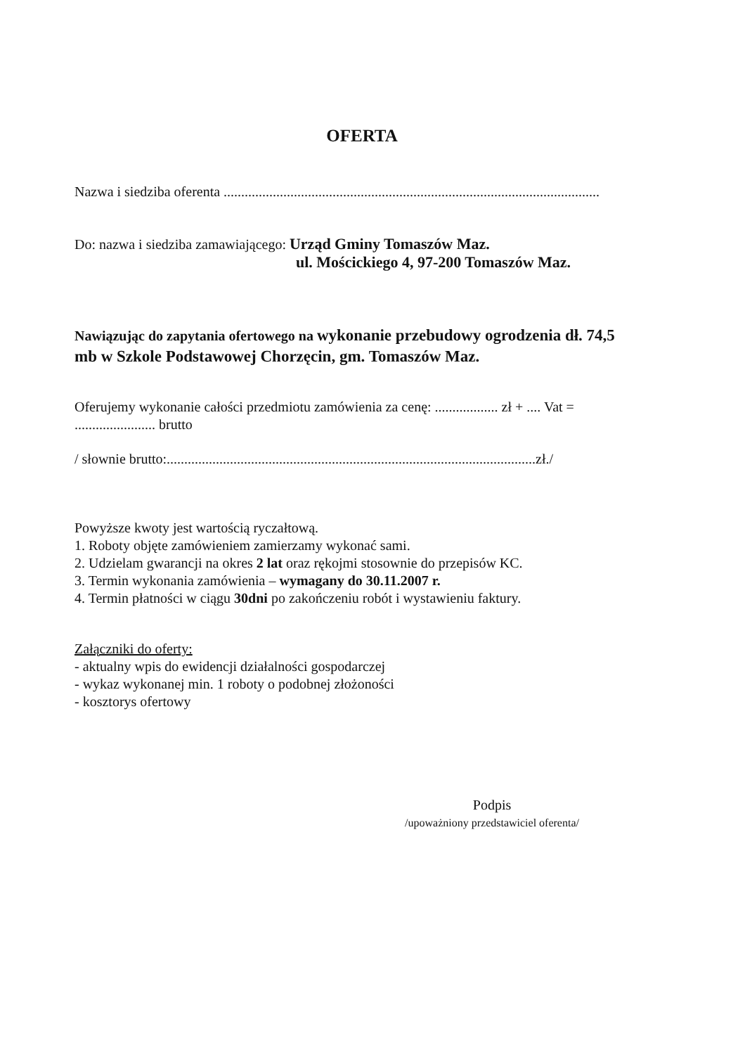OFERTA
Nazwa i siedziba oferenta ...........................................................................................................
Do: nazwa i siedziba zamawiającego: Urząd Gminy Tomaszów Maz.
ul. Mościckiego 4, 97-200 Tomaszów Maz.
Nawiązując do zapytania ofertowego na wykonanie przebudowy ogrodzenia dł. 74,5 mb w Szkole Podstawowej Chorzęcin, gm. Tomaszów Maz.
Oferujemy wykonanie całości przedmiotu zamówienia za cenę: .................. zł + .... Vat =
....................... brutto
/ słownie brutto:.........................................................................................................zł./
Powyższe kwoty jest wartością ryczałtową.
1. Roboty objęte zamówieniem zamierzamy wykonać sami.
2. Udzielam gwarancji na okres 2 lat oraz rękojmi stosownie do przepisów KC.
3. Termin wykonania zamówienia – wymagany do 30.11.2007 r.
4. Termin płatności w ciągu 30dni po zakończeniu robót i wystawieniu faktury.
Załączniki do oferty:
- aktualny wpis do ewidencji działalności gospodarczej
- wykaz wykonanej min. 1 roboty o podobnej złożoności
- kosztorys ofertowy
Podpis
/upoważniony przedstawiciel oferenta/